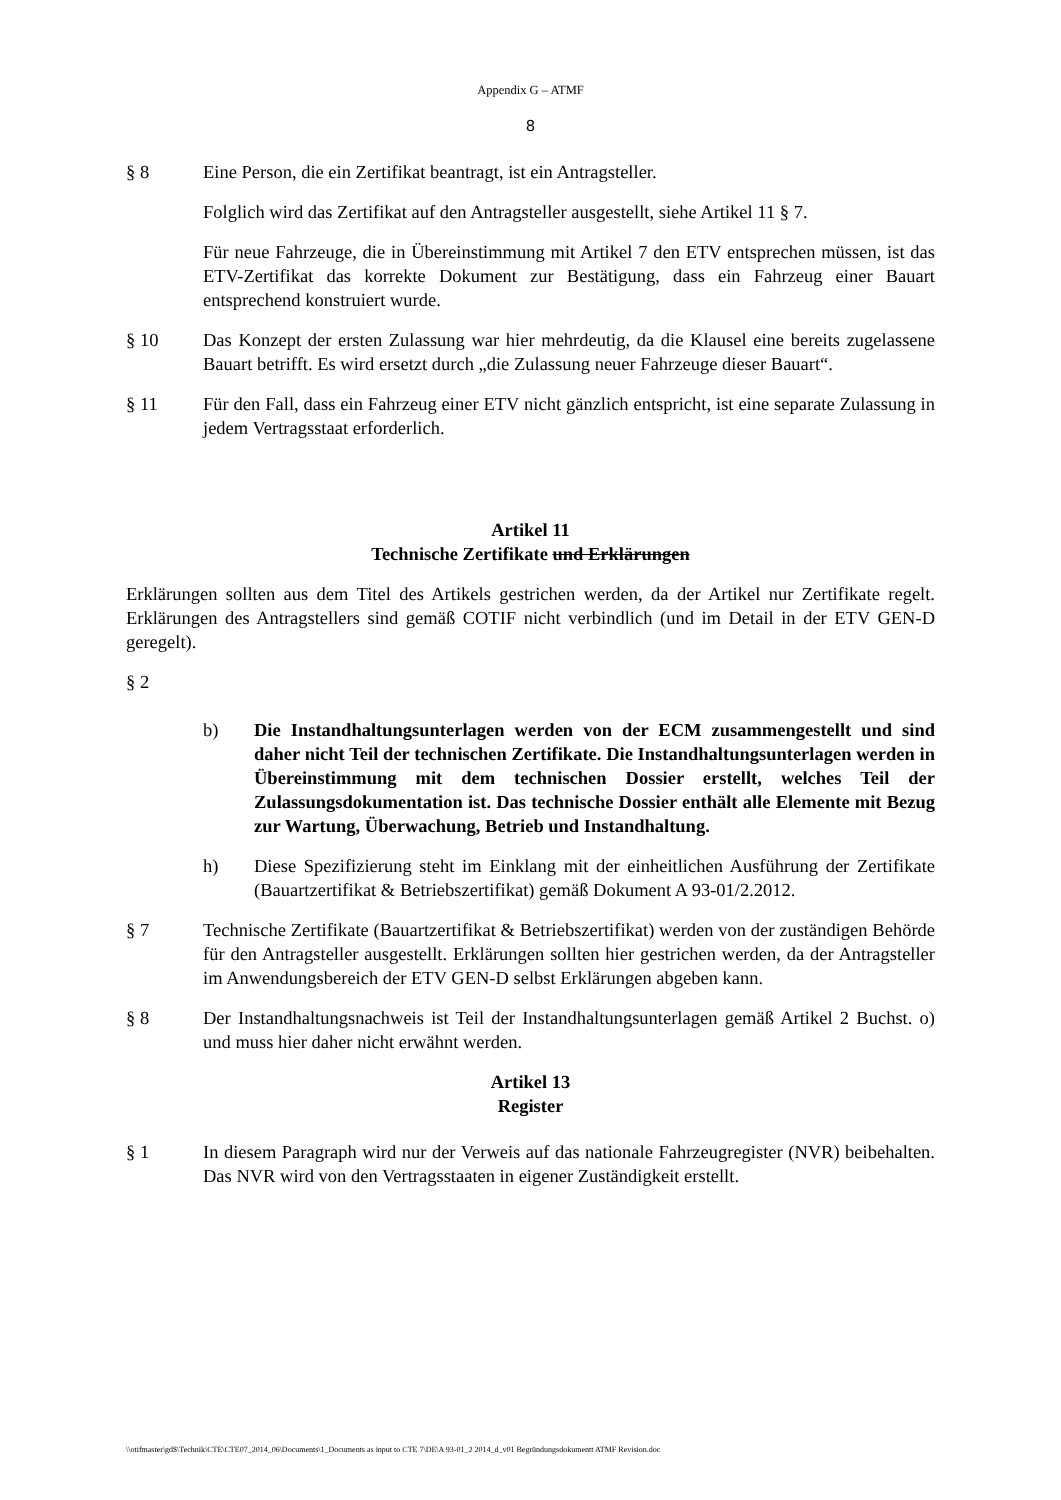Appendix G – ATMF
8
§ 8 Eine Person, die ein Zertifikat beantragt, ist ein Antragsteller.
Folglich wird das Zertifikat auf den Antragsteller ausgestellt, siehe Artikel 11 § 7.
Für neue Fahrzeuge, die in Übereinstimmung mit Artikel 7 den ETV entsprechen müssen, ist das ETV-Zertifikat das korrekte Dokument zur Bestätigung, dass ein Fahrzeug einer Bauart entsprechend konstruiert wurde.
§ 10 Das Konzept der ersten Zulassung war hier mehrdeutig, da die Klausel eine bereits zugelassene Bauart betrifft. Es wird ersetzt durch „die Zulassung neuer Fahrzeuge dieser Bauart“.
§ 11 Für den Fall, dass ein Fahrzeug einer ETV nicht gänzlich entspricht, ist eine separate Zulassung in jedem Vertragsstaat erforderlich.
Artikel 11
Technische Zertifikate und Erklärungen
Erklärungen sollten aus dem Titel des Artikels gestrichen werden, da der Artikel nur Zertifikate regelt. Erklärungen des Antragstellers sind gemäß COTIF nicht verbindlich (und im Detail in der ETV GEN-D geregelt).
§ 2
b) Die Instandhaltungsunterlagen werden von der ECM zusammengestellt und sind daher nicht Teil der technischen Zertifikate. Die Instandhaltungsunterlagen werden in Übereinstimmung mit dem technischen Dossier erstellt, welches Teil der Zulassungsdokumentation ist. Das technische Dossier enthält alle Elemente mit Bezug zur Wartung, Überwachung, Betrieb und Instandhaltung.
h) Diese Spezifizierung steht im Einklang mit der einheitlichen Ausführung der Zertifikate (Bauartzertifikat & Betriebszertifikat) gemäß Dokument A 93-01/2.2012.
§ 7 Technische Zertifikate (Bauartzertifikat & Betriebszertifikat) werden von der zuständigen Behörde für den Antragsteller ausgestellt. Erklärungen sollten hier gestrichen werden, da der Antragsteller im Anwendungsbereich der ETV GEN-D selbst Erklärungen abgeben kann.
§ 8 Der Instandhaltungsnachweis ist Teil der Instandhaltungsunterlagen gemäß Artikel 2 Buchst. o) und muss hier daher nicht erwähnt werden.
Artikel 13
Register
§ 1 In diesem Paragraph wird nur der Verweis auf das nationale Fahrzeugregister (NVR) beibehalten. Das NVR wird von den Vertragsstaaten in eigener Zuständigkeit erstellt.
\\otifmaster\gd$\Technik\CTE\CTE07_2014_06\Documents\1_Documents as input to CTE 7\DE\A 93-01_2 2014_d_v01 Begründungsdokumentt ATMF Revision.doc